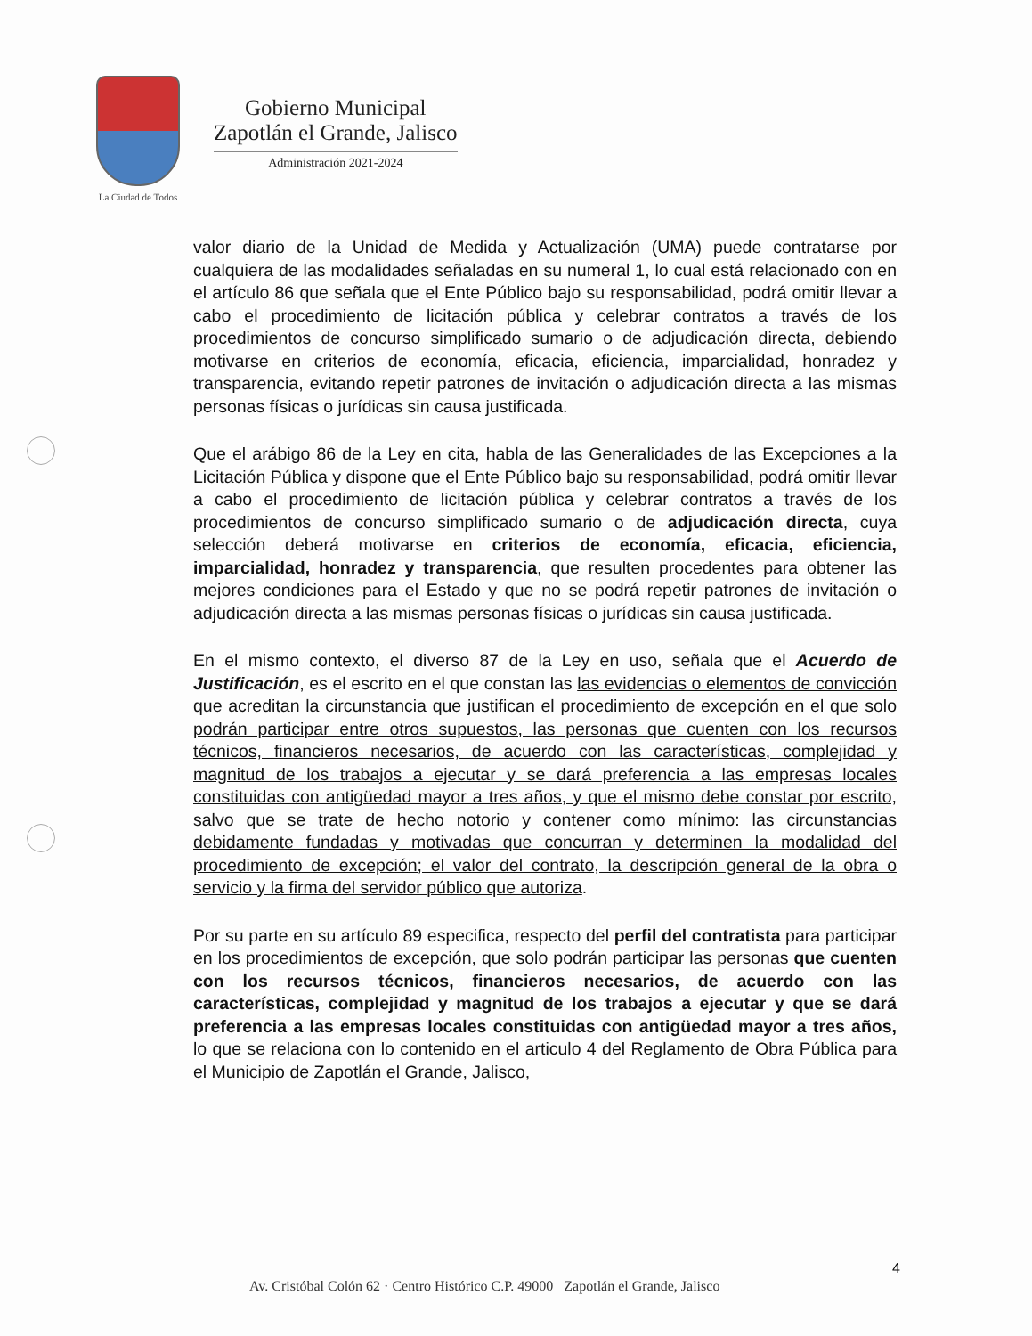La Ciudad de Todos
Gobierno Municipal
Zapotlán el Grande, Jalisco
Administración 2021-2024
valor diario de la Unidad de Medida y Actualización (UMA) puede contratarse por cualquiera de las modalidades señaladas en su numeral 1, lo cual está relacionado con en el artículo 86 que señala que el Ente Público bajo su responsabilidad, podrá omitir llevar a cabo el procedimiento de licitación pública y celebrar contratos a través de los procedimientos de concurso simplificado sumario o de adjudicación directa, debiendo motivarse en criterios de economía, eficacia, eficiencia, imparcialidad, honradez y transparencia, evitando repetir patrones de invitación o adjudicación directa a las mismas personas físicas o jurídicas sin causa justificada.
Que el arábigo 86 de la Ley en cita, habla de las Generalidades de las Excepciones a la Licitación Pública y dispone que el Ente Público bajo su responsabilidad, podrá omitir llevar a cabo el procedimiento de licitación pública y celebrar contratos a través de los procedimientos de concurso simplificado sumario o de adjudicación directa, cuya selección deberá motivarse en criterios de economía, eficacia, eficiencia, imparcialidad, honradez y transparencia, que resulten procedentes para obtener las mejores condiciones para el Estado y que no se podrá repetir patrones de invitación o adjudicación directa a las mismas personas físicas o jurídicas sin causa justificada.
En el mismo contexto, el diverso 87 de la Ley en uso, señala que el Acuerdo de Justificación, es el escrito en el que constan las las evidencias o elementos de convicción que acreditan la circunstancia que justifican el procedimiento de excepción en el que solo podrán participar entre otros supuestos, las personas que cuenten con los recursos técnicos, financieros necesarios, de acuerdo con las características, complejidad y magnitud de los trabajos a ejecutar y se dará preferencia a las empresas locales constituidas con antigüedad mayor a tres años, y que el mismo debe constar por escrito, salvo que se trate de hecho notorio y contener como mínimo: las circunstancias debidamente fundadas y motivadas que concurran y determinen la modalidad del procedimiento de excepción; el valor del contrato, la descripción general de la obra o servicio y la firma del servidor público que autoriza.
Por su parte en su artículo 89 especifica, respecto del perfil del contratista para participar en los procedimientos de excepción, que solo podrán participar las personas que cuenten con los recursos técnicos, financieros necesarios, de acuerdo con las características, complejidad y magnitud de los trabajos a ejecutar y que se dará preferencia a las empresas locales constituidas con antigüedad mayor a tres años, lo que se relaciona con lo contenido en el articulo 4 del Reglamento de Obra Pública para el Municipio de Zapotlán el Grande, Jalisco,
4
Av. Cristóbal Colón 62 · Centro Histórico C.P. 49000 Zapotlán el Grande, Jalisco